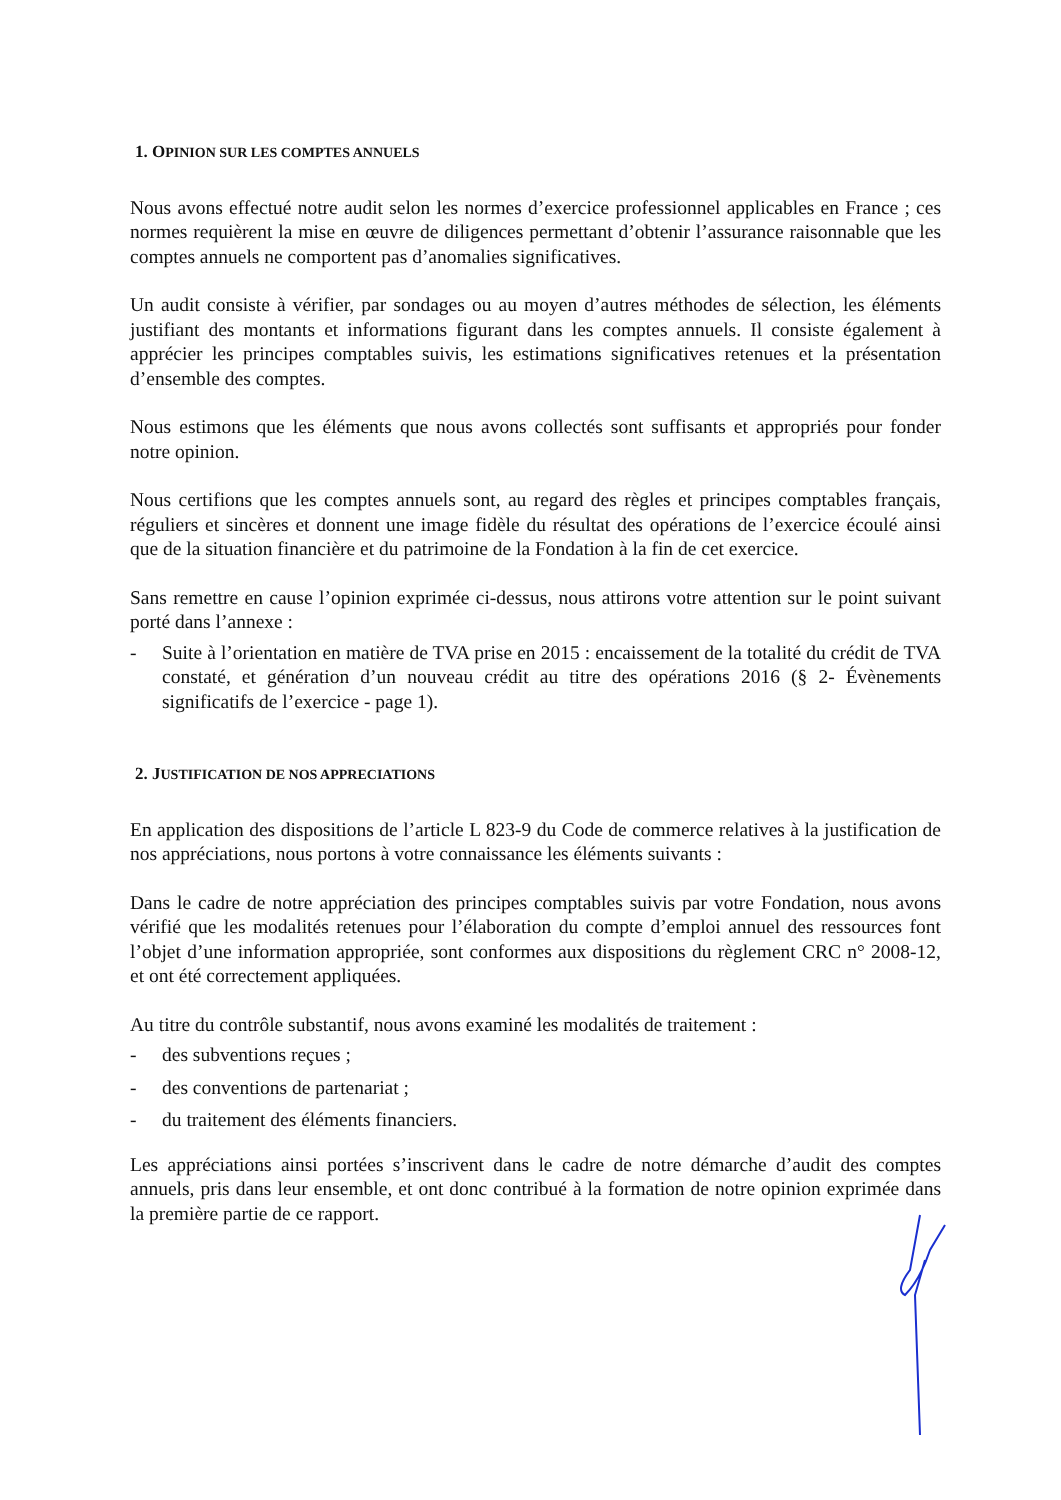1. OPINION SUR LES COMPTES ANNUELS
Nous avons effectué notre audit selon les normes d’exercice professionnel applicables en France ; ces normes requièrent la mise en œuvre de diligences permettant d’obtenir l’assurance raisonnable que les comptes annuels ne comportent pas d’anomalies significatives.
Un audit consiste à vérifier, par sondages ou au moyen d’autres méthodes de sélection, les éléments justifiant des montants et informations figurant dans les comptes annuels. Il consiste également à apprécier les principes comptables suivis, les estimations significatives retenues et la présentation d’ensemble des comptes.
Nous estimons que les éléments que nous avons collectés sont suffisants et appropriés pour fonder notre opinion.
Nous certifions que les comptes annuels sont, au regard des règles et principes comptables français, réguliers et sincères et donnent une image fidèle du résultat des opérations de l’exercice écoulé ainsi que de la situation financière et du patrimoine de la Fondation à la fin de cet exercice.
Sans remettre en cause l’opinion exprimée ci-dessus, nous attirons votre attention sur le point suivant porté dans l’annexe :
- Suite à l’orientation en matière de TVA prise en 2015 : encaissement de la totalité du crédit de TVA constaté, et génération d’un nouveau crédit au titre des opérations 2016 (§ 2- Évènements significatifs de l’exercice - page 1).
2. JUSTIFICATION DE NOS APPRECIATIONS
En application des dispositions de l’article L 823-9 du Code de commerce relatives à la justification de nos appréciations, nous portons à votre connaissance les éléments suivants :
Dans le cadre de notre appréciation des principes comptables suivis par votre Fondation, nous avons vérifié que les modalités retenues pour l’élaboration du compte d’emploi annuel des ressources font l’objet d’une information appropriée, sont conformes aux dispositions du règlement CRC n° 2008-12, et ont été correctement appliquées.
Au titre du contrôle substantif, nous avons examiné les modalités de traitement :
- des subventions reçues ;
- des conventions de partenariat ;
- du traitement des éléments financiers.
Les appréciations ainsi portées s’inscrivent dans le cadre de notre démarche d’audit des comptes annuels, pris dans leur ensemble, et ont donc contribué à la formation de notre opinion exprimée dans la première partie de ce rapport.